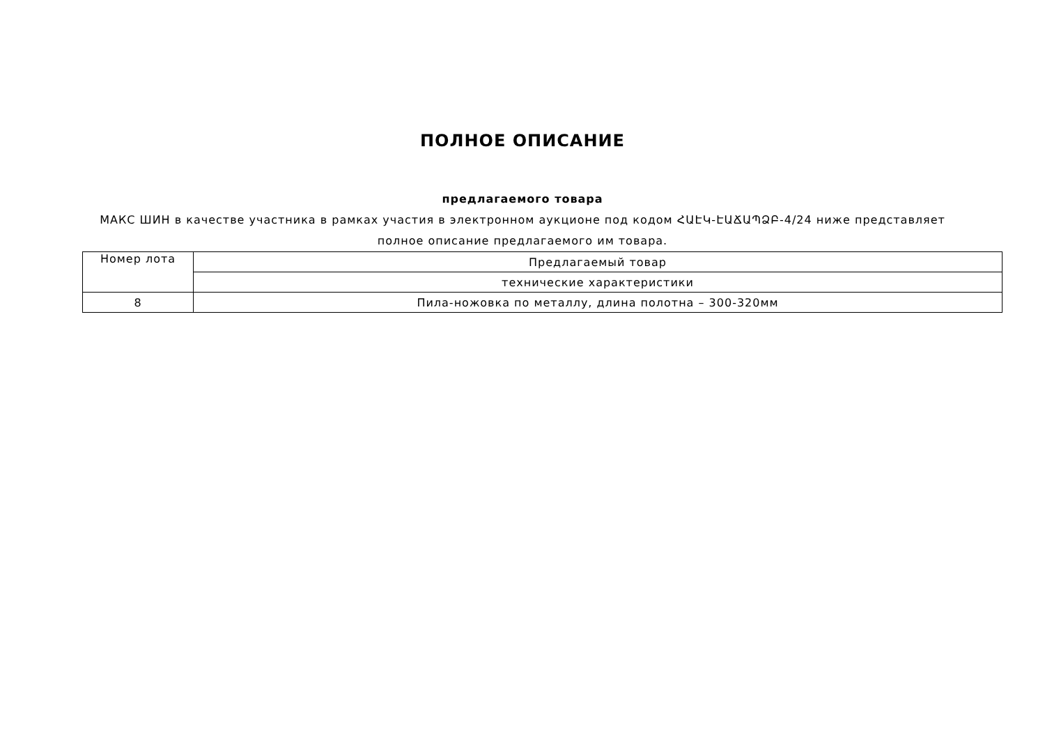ПОЛНОЕ ОПИСАНИЕ
предлагаемого товара
МАКС ШИН в качестве участника в рамках участия в электронном аукционе под кодом ՀԱԷԿ-ԷԱՃԱՊՁԲ-4/24 ниже представляет полное описание предлагаемого им товара.
| Номер лота | Предлагаемый товар |
| | технические характеристики |
| 8 | Пила-ножовка по металлу, длина полотна – 300-320мм |